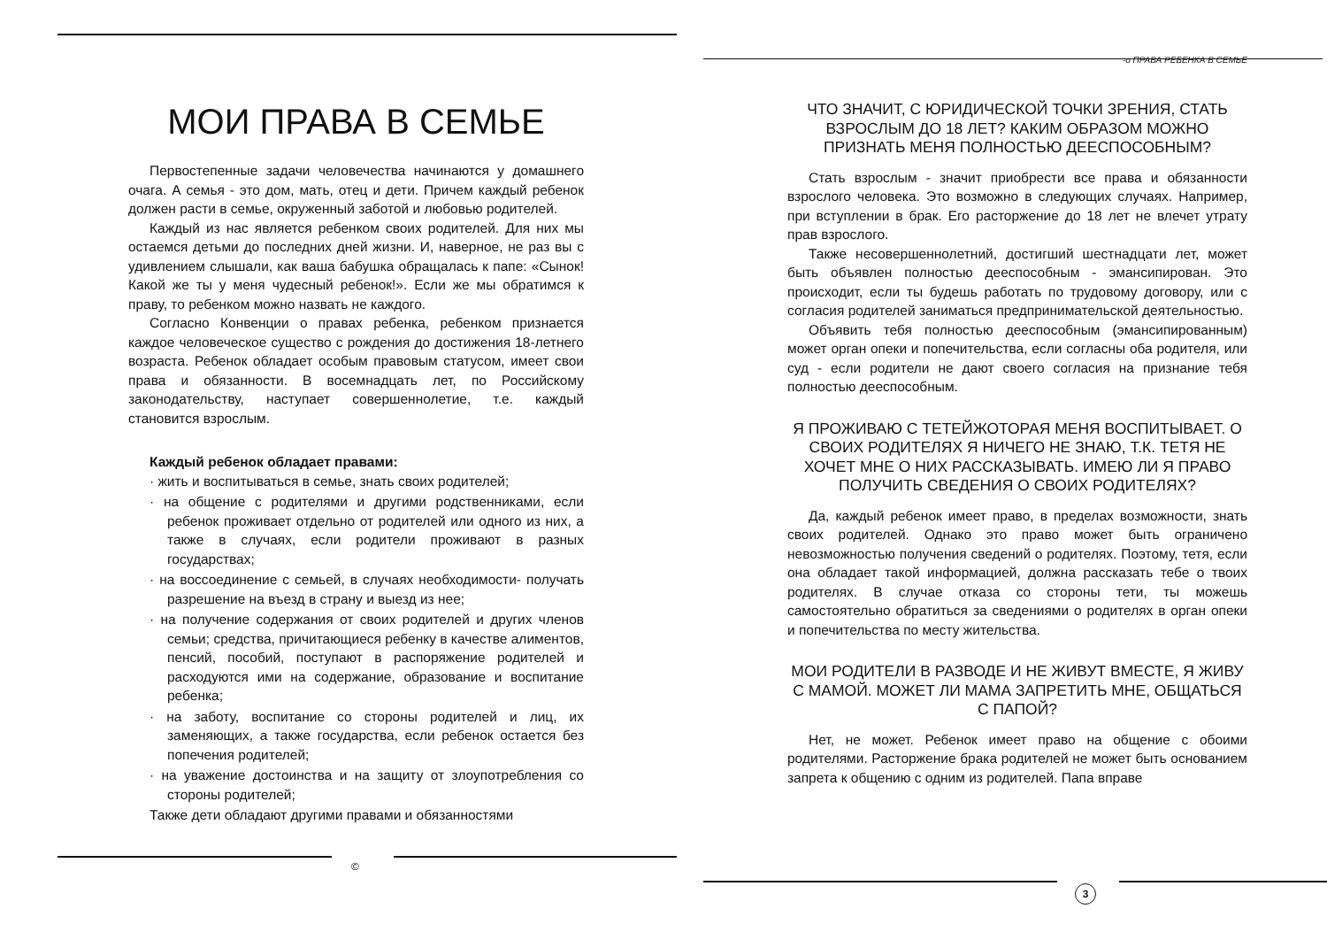МОИ ПРАВА В СЕМЬЕ
Первостепенные задачи человечества начинаются у домашнего очага. А семья - это дом, мать, отец и дети. Причем каждый ребенок должен расти в семье, окруженный заботой и любовью родителей.
Каждый из нас является ребенком своих родителей. Для них мы остаемся детьми до последних дней жизни. И, наверное, не раз вы с удивлением слышали, как ваша бабушка обращалась к папе: «Сынок! Какой же ты у меня чудесный ребенок!». Если же мы обратимся к праву, то ребенком можно назвать не каждого.
Согласно Конвенции о правах ребенка, ребенком признается каждое человеческое существо с рождения до достижения 18-летнего возраста. Ребенок обладает особым правовым статусом, имеет свои права и обязанности. В восемнадцать лет, по Российскому законодательству, наступает совершеннолетие, т.е. каждый становится взрослым.
Каждый ребенок обладает правами:
· жить и воспитываться в семье, знать своих родителей;
· на общение с родителями и другими родственниками, если ребенок проживает отдельно от родителей или одного из них, а также в случаях, если родители проживают в разных государствах;
· на воссоединение с семьей, в случаях необходимости- получать разрешение на въезд в страну и выезд из нее;
· на получение содержания от своих родителей и других членов семьи; средства, причитающиеся ребенку в качестве алиментов, пенсий, пособий, поступают в распоряжение родителей и расходуются ими на содержание, образование и воспитание ребенка;
· на заботу, воспитание со стороны родителей и лиц, их заменяющих, а также государства, если ребенок остается без попечения родителей;
· на уважение достоинства и на защиту от злоупотребления со стороны родителей;
Также дети обладают другими правами и обязанностями
©
-о ПРАВА РЕБЕНКА В СЕМЬЕ
ЧТО ЗНАЧИТ, С ЮРИДИЧЕСКОЙ ТОЧКИ ЗРЕНИЯ, СТАТЬ ВЗРОСЛЫМ ДО 18 ЛЕТ? КАКИМ ОБРАЗОМ МОЖНО ПРИЗНАТЬ МЕНЯ ПОЛНОСТЬЮ ДЕЕСПОСОБНЫМ?
Стать взрослым - значит приобрести все права и обязанности взрослого человека. Это возможно в следующих случаях. Например, при вступлении в брак. Его расторжение до 18 лет не влечет утрату прав взрослого.
Также несовершеннолетний, достигший шестнадцати лет, может быть объявлен полностью дееспособным - эмансипирован. Это происходит, если ты будешь работать по трудовому договору, или с согласия родителей заниматься предпринимательской деятельностью.
Объявить тебя полностью дееспособным (эмансипированным) может орган опеки и попечительства, если согласны оба родителя, или суд - если родители не дают своего согласия на признание тебя полностью дееспособным.
Я ПРОЖИВАЮ С ТЕТЕЙЖОТОРАЯ МЕНЯ ВОСПИТЫВАЕТ. О СВОИХ РОДИТЕЛЯХ Я НИЧЕГО НЕ ЗНАЮ, Т.К. ТЕТЯ НЕ ХОЧЕТ МНЕ О НИХ РАССКАЗЫВАТЬ. ИМЕЮ ЛИ Я ПРАВО ПОЛУЧИТЬ СВЕДЕНИЯ О СВОИХ РОДИТЕЛЯХ?
Да, каждый ребенок имеет право, в пределах возможности, знать своих родителей. Однако это право может быть ограничено невозможностью получения сведений о родителях. Поэтому, тетя, если она обладает такой информацией, должна рассказать тебе о твоих родителях. В случае отказа со стороны тети, ты можешь самостоятельно обратиться за сведениями о родителях в орган опеки и попечительства по месту жительства.
МОИ РОДИТЕЛИ В РАЗВОДЕ И НЕ ЖИВУТ ВМЕСТЕ, Я ЖИВУ С МАМОЙ. МОЖЕТ ЛИ МАМА ЗАПРЕТИТЬ МНЕ, ОБЩАТЬСЯ С ПАПОЙ?
Нет, не может. Ребенок имеет право на общение с обоими родителями. Расторжение брака родителей не может быть основанием запрета к общению с одним из родителей. Папа вправе
3